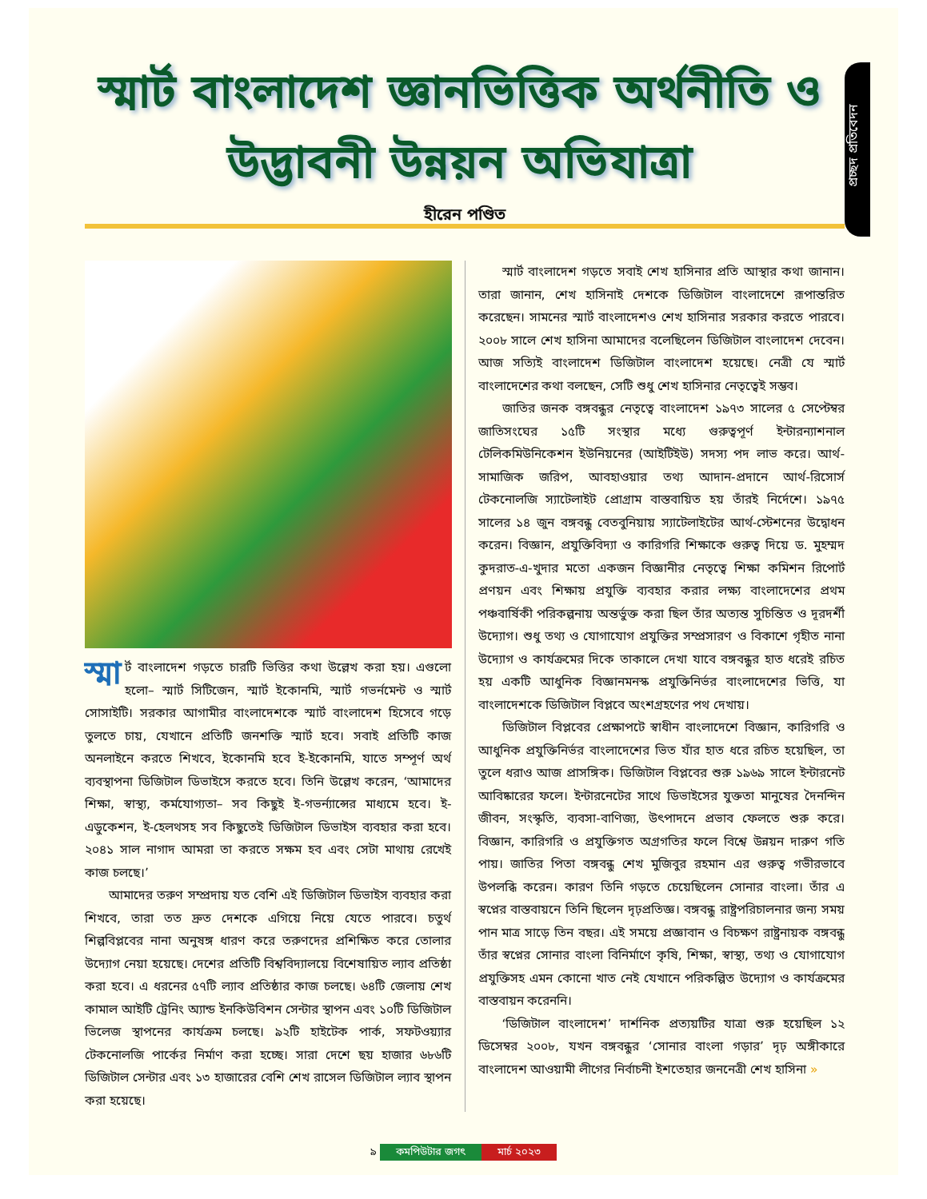প্রচ্ছদ প্রতিবেদন
স্মার্ট বাংলাদেশ জ্ঞানভিত্তিক অর্থনীতি ও উদ্ভাবনী উন্নয়ন অভিযাত্রা
হীরেন পণ্ডিত
স্মা র্ট বাংলাদেশ গড়তে চারটি ভিত্তির কথা উল্লেখ করা হয়। এগুলো হলো– স্মার্ট সিটিজেন, স্মার্ট ইকোনমি, স্মার্ট গভর্নমেন্ট ও স্মার্ট সোসাইটি। সরকার আগামীর বাংলাদেশকে স্মার্ট বাংলাদেশ হিসেবে গড়ে তুলতে চায়, যেখানে প্রতিটি জনশক্তি স্মার্ট হবে। সবাই প্রতিটি কাজ অনলাইনে করতে শিখবে, ইকোনমি হবে ই-ইকোনমি, যাতে সম্পূর্ণ অর্থ ব্যবস্থাপনা ডিজিটাল ডিভাইসে করতে হবে। তিনি উল্লেখ করেন, ‘আমাদের শিক্ষা, স্বাস্থ্য, কর্মযোগ্যতা– সব কিছুই ই-গভর্ন্যান্সের মাধ্যমে হবে। ই-এডুকেশন, ই-হেলথসহ সব কিছুতেই ডিজিটাল ডিভাইস ব্যবহার করা হবে। ২০৪১ সাল নাগাদ আমরা তা করতে সক্ষম হব এবং সেটা মাথায় রেখেই কাজ চলছে।’
আমাদের তরুণ সম্প্রদায় যত বেশি এই ডিজিটাল ডিভাইস ব্যবহার করা শিখবে, তারা তত দ্রুত দেশকে এগিয়ে নিয়ে যেতে পারবে। চতুর্থ শিল্পবিপ্লবের নানা অনুষঙ্গ ধারণ করে তরুণদের প্রশিক্ষিত করে তোলার উদ্যোগ নেয়া হয়েছে। দেশের প্রতিটি বিশ্ববিদ্যালয়ে বিশেষায়িত ল্যাব প্রতিষ্ঠা করা হবে। এ ধরনের ৫৭টি ল্যাব প্রতিষ্ঠার কাজ চলছে। ৬৪টি জেলায় শেখ কামাল আইটি ট্রেনিং অ্যান্ড ইনকিউবিশন সেন্টার স্থাপন এবং ১০টি ডিজিটাল ভিলেজ স্থাপনের কার্যক্রম চলছে। ৯২টি হাইটেক পার্ক, সফটওয়্যার টেকনোলজি পার্কের নির্মাণ করা হচ্ছে। সারা দেশে ছয় হাজার ৬৮৬টি ডিজিটাল সেন্টার এবং ১৩ হাজারের বেশি শেখ রাসেল ডিজিটাল ল্যাব স্থাপন করা হয়েছে।
স্মার্ট বাংলাদেশ গড়তে সবাই শেখ হাসিনার প্রতি আস্থার কথা জানান। তারা জানান, শেখ হাসিনাই দেশকে ডিজিটাল বাংলাদেশে রূপান্তরিত করেছেন। সামনের স্মার্ট বাংলাদেশও শেখ হাসিনার সরকার করতে পারবে। ২০০৮ সালে শেখ হাসিনা আমাদের বলেছিলেন ডিজিটাল বাংলাদেশ দেবেন। আজ সত্যিই বাংলাদেশ ডিজিটাল বাংলাদেশ হয়েছে। নেত্রী যে স্মার্ট বাংলাদেশের কথা বলছেন, সেটি শুধু শেখ হাসিনার নেতৃত্বেই সম্ভব।
জাতির জনক বঙ্গবন্ধুর নেতৃত্বে বাংলাদেশ ১৯৭৩ সালের ৫ সেপ্টেম্বর জাতিসংঘের ১৫টি সংস্থার মধ্যে গুরুত্বপূর্ণ ইন্টারন্যাশনাল টেলিকমিউনিকেশন ইউনিয়নের (আইটিইউ) সদস্য পদ লাভ করে। আর্থ-সামাজিক জরিপ, আবহাওয়ার তথ্য আদান-প্রদানে আর্থ-রিসোর্স টেকনোলজি স্যাটেলাইট প্রোগ্রাম বাস্তবায়িত হয় তাঁরই নির্দেশে। ১৯৭৫ সালের ১৪ জুন বঙ্গবন্ধু বেতবুনিয়ায় স্যাটেলাইটের আর্থ-স্টেশনের উদ্বোধন করেন। বিজ্ঞান, প্রযুক্তিবিদ্যা ও কারিগরি শিক্ষাকে গুরুত্ব দিয়ে ড. মুহম্মদ কুদরাত-এ-খুদার মতো একজন বিজ্ঞানীর নেতৃত্বে শিক্ষা কমিশন রিপোর্ট প্রণয়ন এবং শিক্ষায় প্রযুক্তি ব্যবহার করার লক্ষ্য বাংলাদেশের প্রথম পঞ্চবার্ষিকী পরিকল্পনায় অন্তর্ভুক্ত করা ছিল তাঁর অত্যন্ত সুচিন্তিত ও দূরদর্শী উদ্যোগ। শুধু তথ্য ও যোগাযোগ প্রযুক্তির সম্প্রসারণ ও বিকাশে গৃহীত নানা উদ্যোগ ও কার্যক্রমের দিকে তাকালে দেখা যাবে বঙ্গবন্ধুর হাত ধরেই রচিত হয় একটি আধুনিক বিজ্ঞানমনস্ক প্রযুক্তিনির্ভর বাংলাদেশের ভিত্তি, যা বাংলাদেশকে ডিজিটাল বিপ্লবে অংশগ্রহণের পথ দেখায়।
ডিজিটাল বিপ্লবের প্রেক্ষাপটে স্বাধীন বাংলাদেশে বিজ্ঞান, কারিগরি ও আধুনিক প্রযুক্তিনির্ভর বাংলাদেশের ভিত যাঁর হাত ধরে রচিত হয়েছিল, তা তুলে ধরাও আজ প্রাসঙ্গিক। ডিজিটাল বিপ্লবের শুরু ১৯৬৯ সালে ইন্টারনেট আবিষ্কারের ফলে। ইন্টারনেটের সাথে ডিভাইসের যুক্ততা মানুষের দৈনন্দিন জীবন, সংস্কৃতি, ব্যবসা-বাণিজ্য, উৎপাদনে প্রভাব ফেলতে শুরু করে। বিজ্ঞান, কারিগরি ও প্রযুক্তিগত অগ্রগতির ফলে বিশ্বে উন্নয়ন দারুণ গতি পায়। জাতির পিতা বঙ্গবন্ধু শেখ মুজিবুর রহমান এর গুরুত্ব গভীরভাবে উপলব্ধি করেন। কারণ তিনি গড়তে চেয়েছিলেন সোনার বাংলা। তাঁর এ স্বপ্নের বাস্তবায়নে তিনি ছিলেন দৃঢ়প্রতিজ্ঞ। বঙ্গবন্ধু রাষ্ট্রপরিচালনার জন্য সময় পান মাত্র সাড়ে তিন বছর। এই সময়ে প্রজ্ঞাবান ও বিচক্ষণ রাষ্ট্রনায়ক বঙ্গবন্ধু তাঁর স্বপ্নের সোনার বাংলা বিনির্মাণে কৃষি, শিক্ষা, স্বাস্থ্য, তথ্য ও যোগাযোগ প্রযুক্তিসহ এমন কোনো খাত নেই যেখানে পরিকল্পিত উদ্যোগ ও কার্যক্রমের বাস্তবায়ন করেননি।
‘ডিজিটাল বাংলাদেশ’ দার্শনিক প্রত্যয়টির যাত্রা শুরু হয়েছিল ১২ ডিসেম্বর ২০০৮, যখন বঙ্গবন্ধুর ‘সোনার বাংলা গড়ার’ দৃঢ় অঙ্গীকারে বাংলাদেশ আওয়ামী লীগের নির্বাচনী ইশতেহার জননেত্রী শেখ হাসিনা »
৯ কমপিউটার জগৎ মার্চ ২০২৩